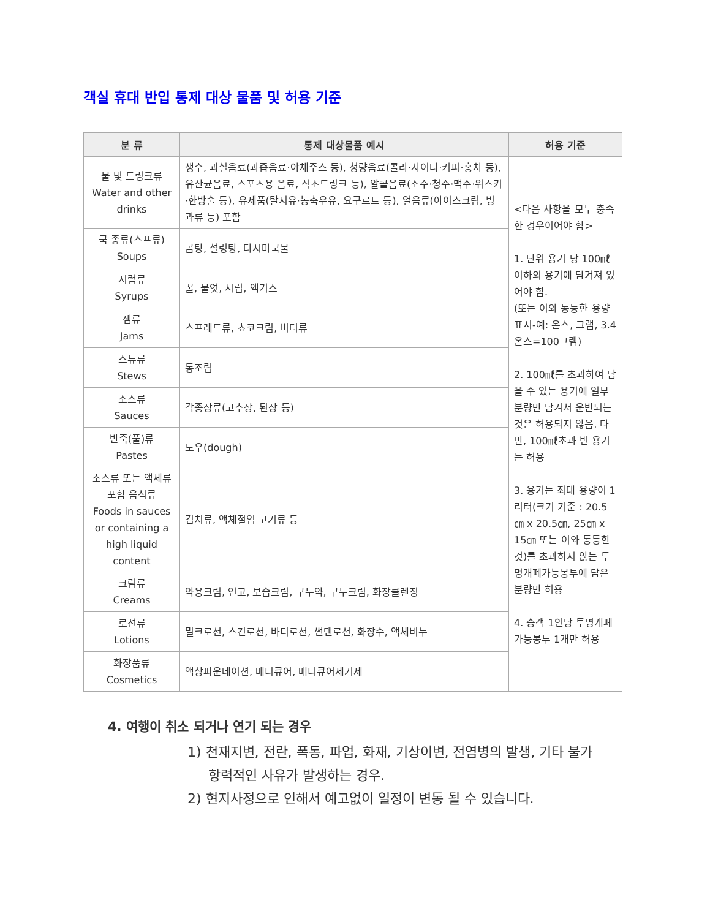객실 휴대 반입 통제 대상 물품 및 허용 기준
| 분 류 | 통제 대상물품 예시 | 허용 기준 |
| --- | --- | --- |
| 물 및 드링크류 Water and other drinks | 생수, 과실음료(과즙음료·야채주스 등), 청량음료(콜라·사이다·커피·홍차 등), 유산균음료, 스포츠용 음료, 식초드링크 등), 알콜음료(소주·청주·맥주·위스키·한방술 등), 유제품(탈지유·농축우유, 요구르트 등), 얼음류(아이스크림, 빙과류 등) 포함 | <다음 사항을 모두 충족한 경우이어야 함> 1. 단위 용기 당 100㎖ 이하의 용기에 담겨져 있어야 함. (또는 이와 동등한 용량표시-예: 온스, 그램, 3.4온스=100그램) 2. 100㎖를 초과하여 담을 수 있는 용기에 일부 분량만 담겨서 운반되는 것은 허용되지 않음. 다만, 100㎖초과 빈 용기는 허용 3. 용기는 최대 용량이 1리터(크기 기준 : 20.5㎝ x 20.5㎝, 25㎝ x 15㎝ 또는 이와 동등한 것)를 초과하지 않는 투명개폐가능봉투에 담은 분량만 허용 4. 승객 1인당 투명개폐가능봉투 1개만 허용 |
| 국 종류(스프류) Soups | 곰탕, 설렁탕, 다시마국물 | |
| 시럽류 Syrups | 꿀, 물엿, 시럽, 액기스 | |
| 잼류 Jams | 스프레드류, 쵸코크림, 버터류 | |
| 스튜류 Stews | 통조림 | |
| 소스류 Sauces | 각종장류(고추장, 된장 등) | |
| 반죽(풀)류 Pastes | 도우(dough) | |
| 소스류 또는 액체류 포함 음식류 Foods in sauces or containing a high liquid content | 김치류, 액체절임 고기류 등 | |
| 크림류 Creams | 약용크림, 연고, 보습크림, 구두약, 구두크림, 화장클렌징 | |
| 로션류 Lotions | 밀크로션, 스킨로션, 바디로션, 썬탠로션, 화장수, 액체비누 | |
| 화장품류 Cosmetics | 액상파운데이션, 매니큐어, 매니큐어제거제 | |
4. 여행이 취소 되거나 연기 되는 경우
1) 천재지변, 전란, 폭동, 파업, 화재, 기상이변, 전염병의 발생, 기타 불가항력적인 사유가 발생하는 경우.
2) 현지사정으로 인해서 예고없이 일정이 변동 될 수 있습니다.